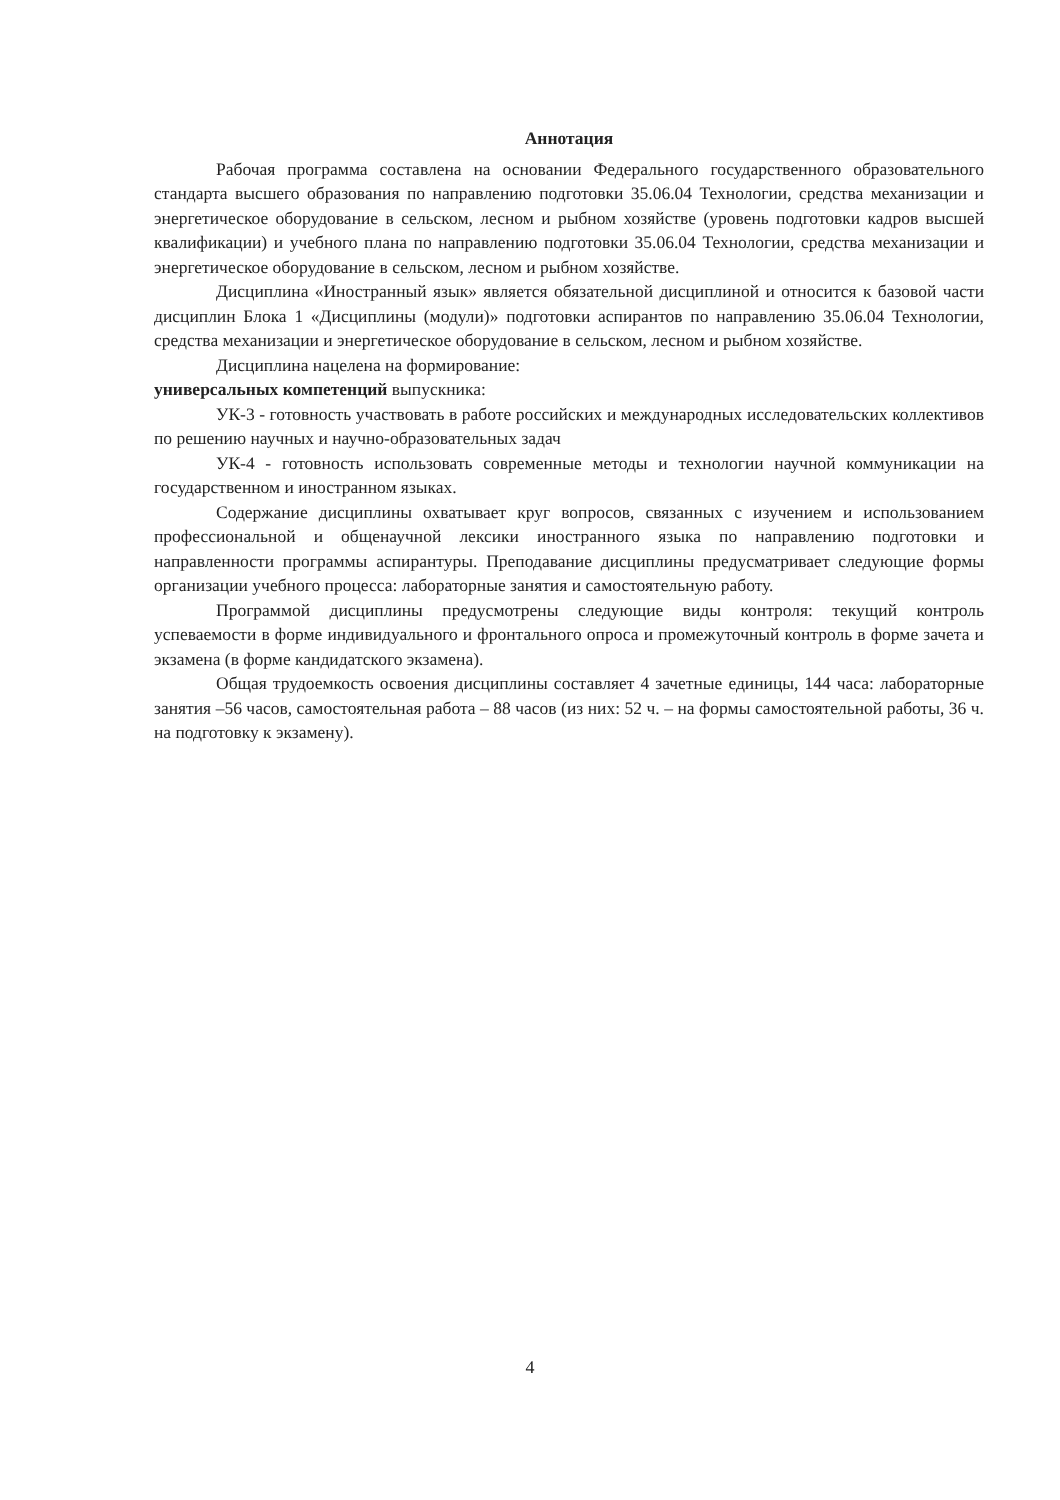Аннотация
Рабочая программа составлена на основании Федерального государственного образовательного стандарта высшего образования по направлению подготовки 35.06.04 Технологии, средства механизации и энергетическое оборудование в сельском, лесном и рыбном хозяйстве (уровень подготовки кадров высшей квалификации) и учебного плана по направлению подготовки 35.06.04 Технологии, средства механизации и энергетическое оборудование в сельском, лесном и рыбном хозяйстве.
Дисциплина «Иностранный язык» является обязательной дисциплиной и относится к базовой части дисциплин Блока 1 «Дисциплины (модули)» подготовки аспирантов по направлению 35.06.04 Технологии, средства механизации и энергетическое оборудование в сельском, лесном и рыбном хозяйстве.
Дисциплина нацелена на формирование:
универсальных компетенций выпускника:
УК-3 - готовность участвовать в работе российских и международных исследовательских коллективов по решению научных и научно-образовательных задач
УК-4 - готовность использовать современные методы и технологии научной коммуникации на государственном и иностранном языках.
Содержание дисциплины охватывает круг вопросов, связанных с изучением и использованием профессиональной и общенаучной лексики иностранного языка по направлению подготовки и направленности программы аспирантуры. Преподавание дисциплины предусматривает следующие формы организации учебного процесса: лабораторные занятия и самостоятельную работу.
Программой дисциплины предусмотрены следующие виды контроля: текущий контроль успеваемости в форме индивидуального и фронтального опроса и промежуточный контроль в форме зачета и экзамена (в форме кандидатского экзамена).
Общая трудоемкость освоения дисциплины составляет 4 зачетные единицы, 144 часа: лабораторные занятия –56 часов, самостоятельная работа – 88 часов (из них: 52 ч. – на формы самостоятельной работы, 36 ч. на подготовку к экзамену).
4